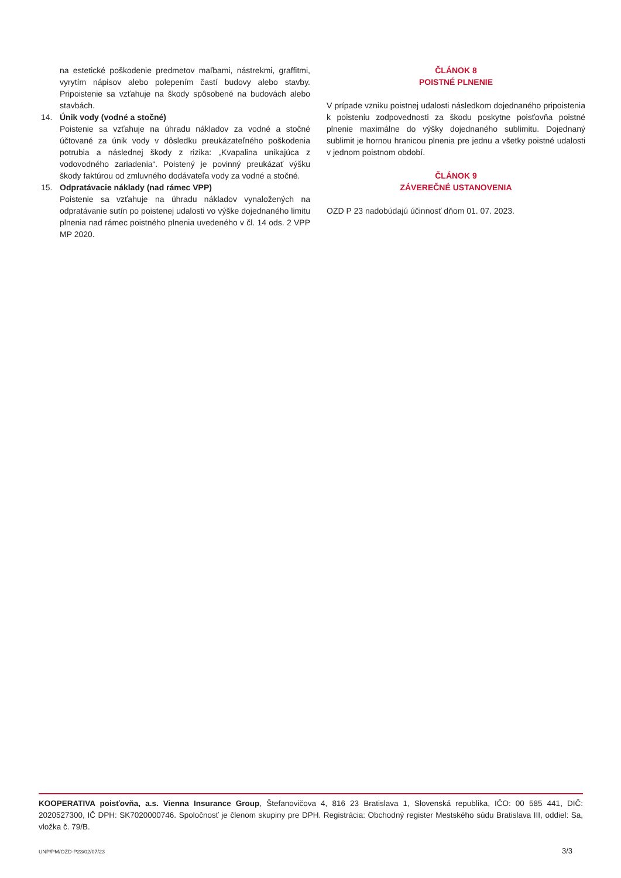na estetické poškodenie predmetov maľbami, nástrekmi, graffitmi, vyrytím nápisov alebo polepením častí budovy alebo stavby. Pripoistenie sa vzťahuje na škody spôsobené na budovách alebo stavbách.
14. Únik vody (vodné a stočné)
Poistenie sa vzťahuje na úhradu nákladov za vodné a stočné účtované za únik vody v dôsledku preukázateľného poškodenia potrubia a následnej škody z rizika: „Kvapalina unikajúca z vodovodného zariadenia“. Poistený je povinný preukázať výšku škody faktúrou od zmluvného dodávateľa vody za vodné a stočné.
15. Odpratávacie náklady (nad rámec VPP)
Poistenie sa vzťahuje na úhradu nákladov vynaložených na odpratávanie sutín po poistenej udalosti vo výške dojednaného limitu plnenia nad rámec poistného plnenia uvedeného v čl. 14 ods. 2 VPP MP 2020.
ČLÁNOK 8
POISTNÉ PLNENIE
V prípade vzniku poistnej udalosti následkom dojednaného pripoistenia k poisteniu zodpovednosti za škodu poskytne poisťovňa poistné plnenie maximálne do výšky dojednaného sublimitu. Dojednaný sublimit je hornou hranicou plnenia pre jednu a všetky poistné udalosti v jednom poistnom období.
ČLÁNOK 9
ZÁVEREČNÉ USTANOVENIA
OZD P 23 nadobúdajú účinnosť dňom 01. 07. 2023.
KOOPERATIVA poisťovňa, a.s. Vienna Insurance Group, Štefanovičova 4, 816 23 Bratislava 1, Slovenská republika, IČO: 00 585 441, DIČ: 2020527300, IČ DPH: SK7020000746. Spoločnosť je členom skupiny pre DPH. Registrácia: Obchodný register Mestského súdu Bratislava III, oddiel: Sa, vložka č. 79/B.
UNP/PM/OZD-P23/02/07/23 3/3